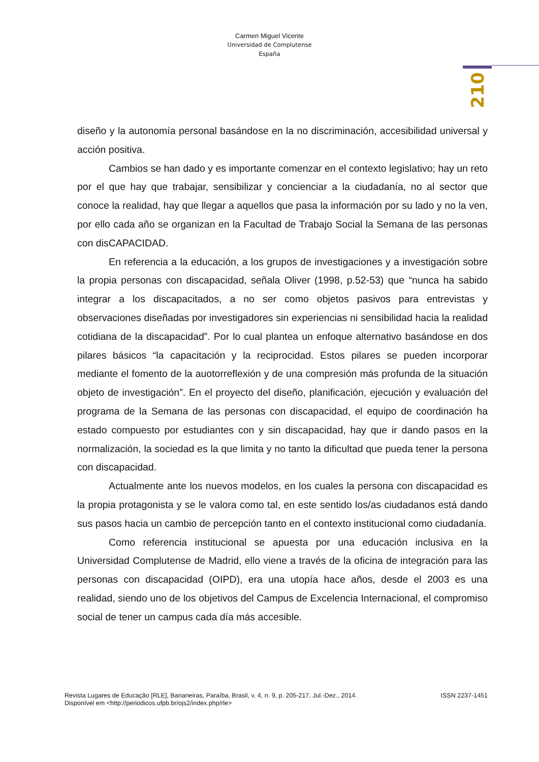Carmen Miguel Vicente
Universidad de Complutense
España
210
diseño y la autonomía personal basándose en la no discriminación, accesibilidad universal y acción positiva.
Cambios se han dado y es importante comenzar en el contexto legislativo; hay un reto por el que hay que trabajar, sensibilizar y concienciar a la ciudadanía, no al sector que conoce la realidad, hay que llegar a aquellos que pasa la información por su lado y no la ven, por ello cada año se organizan en la Facultad de Trabajo Social la Semana de las personas con disCAPACIDAD.
En referencia a la educación, a los grupos de investigaciones y a investigación sobre la propia personas con discapacidad, señala Oliver (1998, p.52-53) que “nunca ha sabido integrar a los discapacitados, a no ser como objetos pasivos para entrevistas y observaciones diseñadas por investigadores sin experiencias ni sensibilidad hacia la realidad cotidiana de la discapacidad”. Por lo cual plantea un enfoque alternativo basándose en dos pilares básicos “la capacitación y la reciprocidad. Estos pilares se pueden incorporar mediante el fomento de la auotorreflexión y de una compresión más profunda de la situación objeto de investigación”. En el proyecto del diseño, planificación, ejecución y evaluación del programa de la Semana de las personas con discapacidad, el equipo de coordinación ha estado compuesto por estudiantes con y sin discapacidad, hay que ir dando pasos en la normalización, la sociedad es la que limita y no tanto la dificultad que pueda tener la persona con discapacidad.
Actualmente ante los nuevos modelos, en los cuales la persona con discapacidad es la propia protagonista y se le valora como tal, en este sentido los/as ciudadanos está dando sus pasos hacia un cambio de percepción tanto en el contexto institucional como ciudadanía.
Como referencia institucional se apuesta por una educación inclusiva en la Universidad Complutense de Madrid, ello viene a través de la oficina de integración para las personas con discapacidad (OIPD), era una utopía hace años, desde el 2003 es una realidad, siendo uno de los objetivos del Campus de Excelencia Internacional, el compromiso social de tener un campus cada día más accesible.
Revista Lugares de Educação [RLE], Bananeiras, Paraíba, Brasil, v. 4, n. 9, p. 205-217, Jul.-Dez., 2014. ISSN 2237-1451
Disponível em <http://periodicos.ufpb.br/ojs2/index.php/rle>